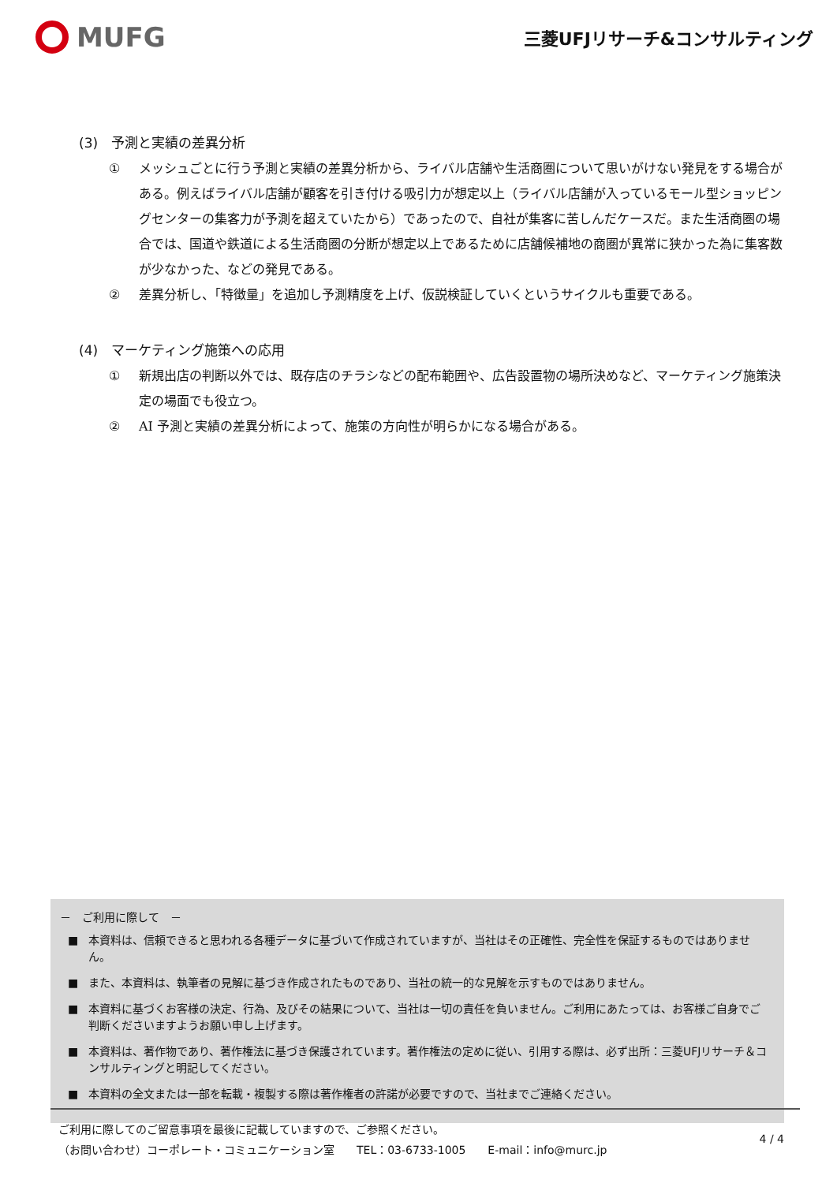MUFG
三菱UFJリサーチ&コンサルティング
(3)　予測と実績の差異分析
① メッシュごとに行う予測と実績の差異分析から、ライバル店舗や生活商圏について思いがけない発見をする場合がある。例えばライバル店舗が顧客を引き付ける吸引力が想定以上（ライバル店舗が入っているモール型ショッピングセンターの集客力が予測を超えていたから）であったので、自社が集客に苦しんだケースだ。また生活商圏の場合では、国道や鉄道による生活商圏の分断が想定以上であるために店舗候補地の商圏が異常に狭かった為に集客数が少なかった、などの発見である。
② 差異分析し、「特徴量」を追加し予測精度を上げ、仮説検証していくというサイクルも重要である。
(4)　マーケティング施策への応用
① 新規出店の判断以外では、既存店のチラシなどの配布範囲や、広告設置物の場所決めなど、マーケティング施策決定の場面でも役立つ。
② AI 予測と実績の差異分析によって、施策の方向性が明らかになる場合がある。
－　ご利用に際して　－
■ 本資料は、信頼できると思われる各種データに基づいて作成されていますが、当社はその正確性、完全性を保証するものではありません。
■ また、本資料は、執筆者の見解に基づき作成されたものであり、当社の統一的な見解を示すものではありません。
■ 本資料に基づくお客様の決定、行為、及びその結果について、当社は一切の責任を負いません。ご利用にあたっては、お客様ご自身でご判断くださいますようお願い申し上げます。
■ 本資料は、著作物であり、著作権法に基づき保護されています。著作権法の定めに従い、引用する際は、必ず出所：三菱UFJリサーチ＆コンサルティングと明記してください。
■ 本資料の全文または一部を転載・複製する際は著作権者の許諾が必要ですので、当社までご連絡ください。
ご利用に際してのご留意事項を最後に記載していますので、ご参照ください。
（お問い合わせ）コーポレート・コミュニケーション室　　TEL：03-6733-1005　　E-mail：info@murc.jp
4 / 4